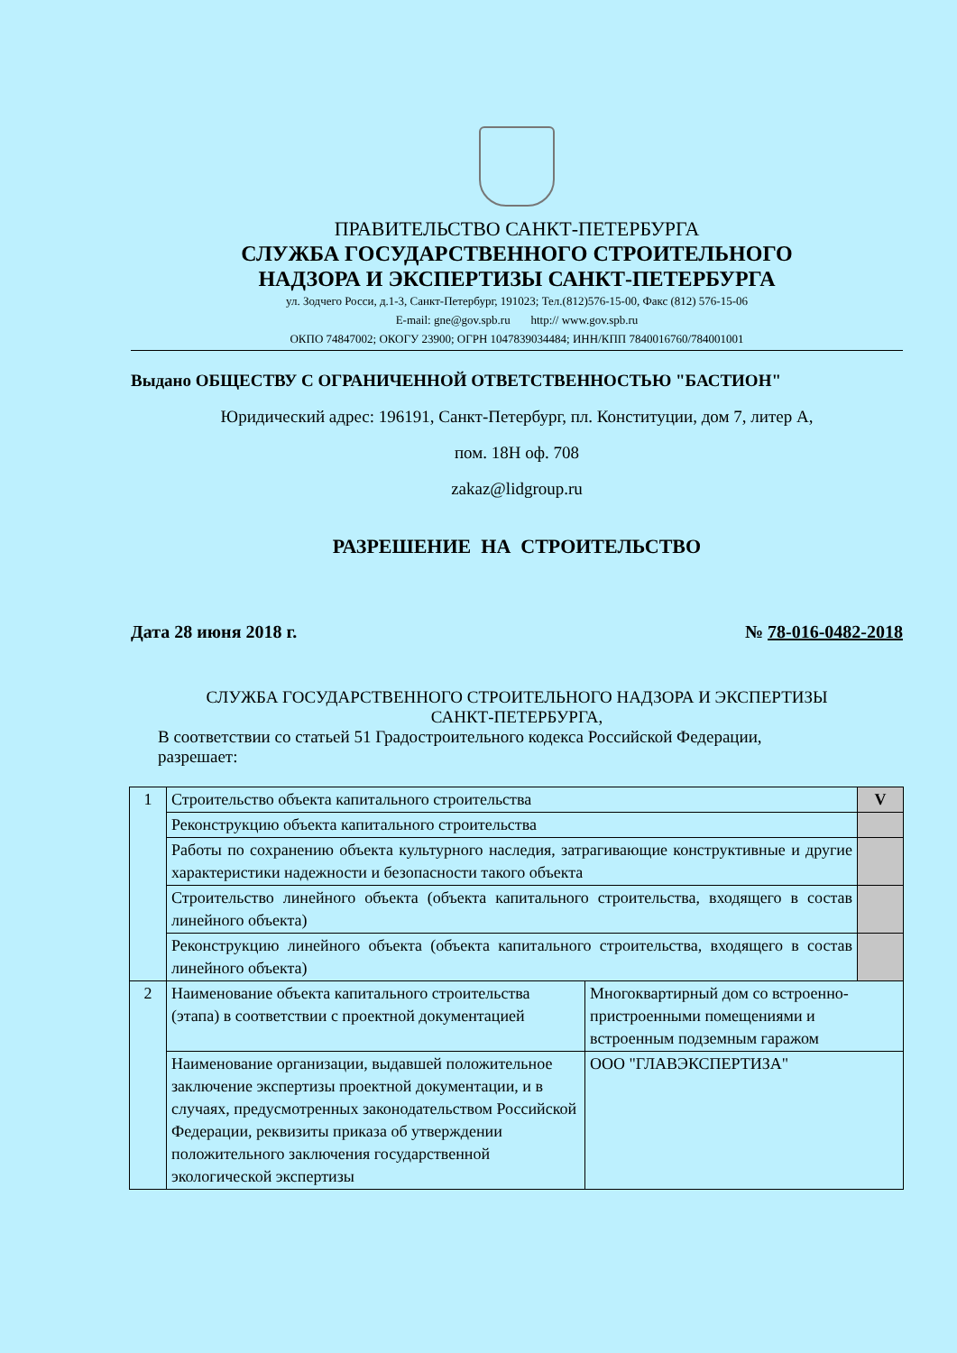ПРАВИТЕЛЬСТВО САНКТ-ПЕТЕРБУРГА
СЛУЖБА ГОСУДАРСТВЕННОГО СТРОИТЕЛЬНОГО
НАДЗОРА И ЭКСПЕРТИЗЫ САНКТ-ПЕТЕРБУРГА
ул. Зодчего Росси, д.1-3, Санкт-Петербург, 191023; Тел.(812)576-15-00, Факс (812) 576-15-06
E-mail: gne@gov.spb.ru http:// www.gov.spb.ru
ОКПО 74847002; ОКОГУ 23900; ОГРН 1047839034484; ИНН/КПП 7840016760/784001001
Выдано ОБЩЕСТВУ С ОГРАНИЧЕННОЙ ОТВЕТСТВЕННОСТЬЮ "БАСТИОН"
Юридический адрес: 196191, Санкт-Петербург, пл. Конституции, дом 7, литер А,
пом. 18Н оф. 708
zakaz@lidgroup.ru
РАЗРЕШЕНИЕ НА СТРОИТЕЛЬСТВО
Дата 28 июня 2018 г. № 78-016-0482-2018
СЛУЖБА ГОСУДАРСТВЕННОГО СТРОИТЕЛЬНОГО НАДЗОРА И ЭКСПЕРТИЗЫ
САНКТ-ПЕТЕРБУРГА,
В соответствии со статьей 51 Градостроительного кодекса Российской Федерации,
разрешает:
| 1 | Строительство объекта капитального строительства | | V |
| | Реконструкцию объекта капитального строительства | | |
| | Работы по сохранению объекта культурного наследия, затрагивающие конструктивные и другие характеристики надежности и безопасности такого объекта | | |
| | Строительство линейного объекта (объекта капитального строительства, входящего в состав линейного объекта) | | |
| | Реконструкцию линейного объекта (объекта капитального строительства, входящего в состав линейного объекта) | | |
| 2 | Наименование объекта капитального строительства (этапа) в соответствии с проектной документацией | Многоквартирный дом со встроенно-пристроенными помещениями и встроенным подземным гаражом | |
| | Наименование организации, выдавшей положительное заключение экспертизы проектной документации, и в случаях, предусмотренных законодательством Российской Федерации, реквизиты приказа об утверждении положительного заключения государственной экологической экспертизы | ООО "ГЛАВЭКСПЕРТИЗА" | |